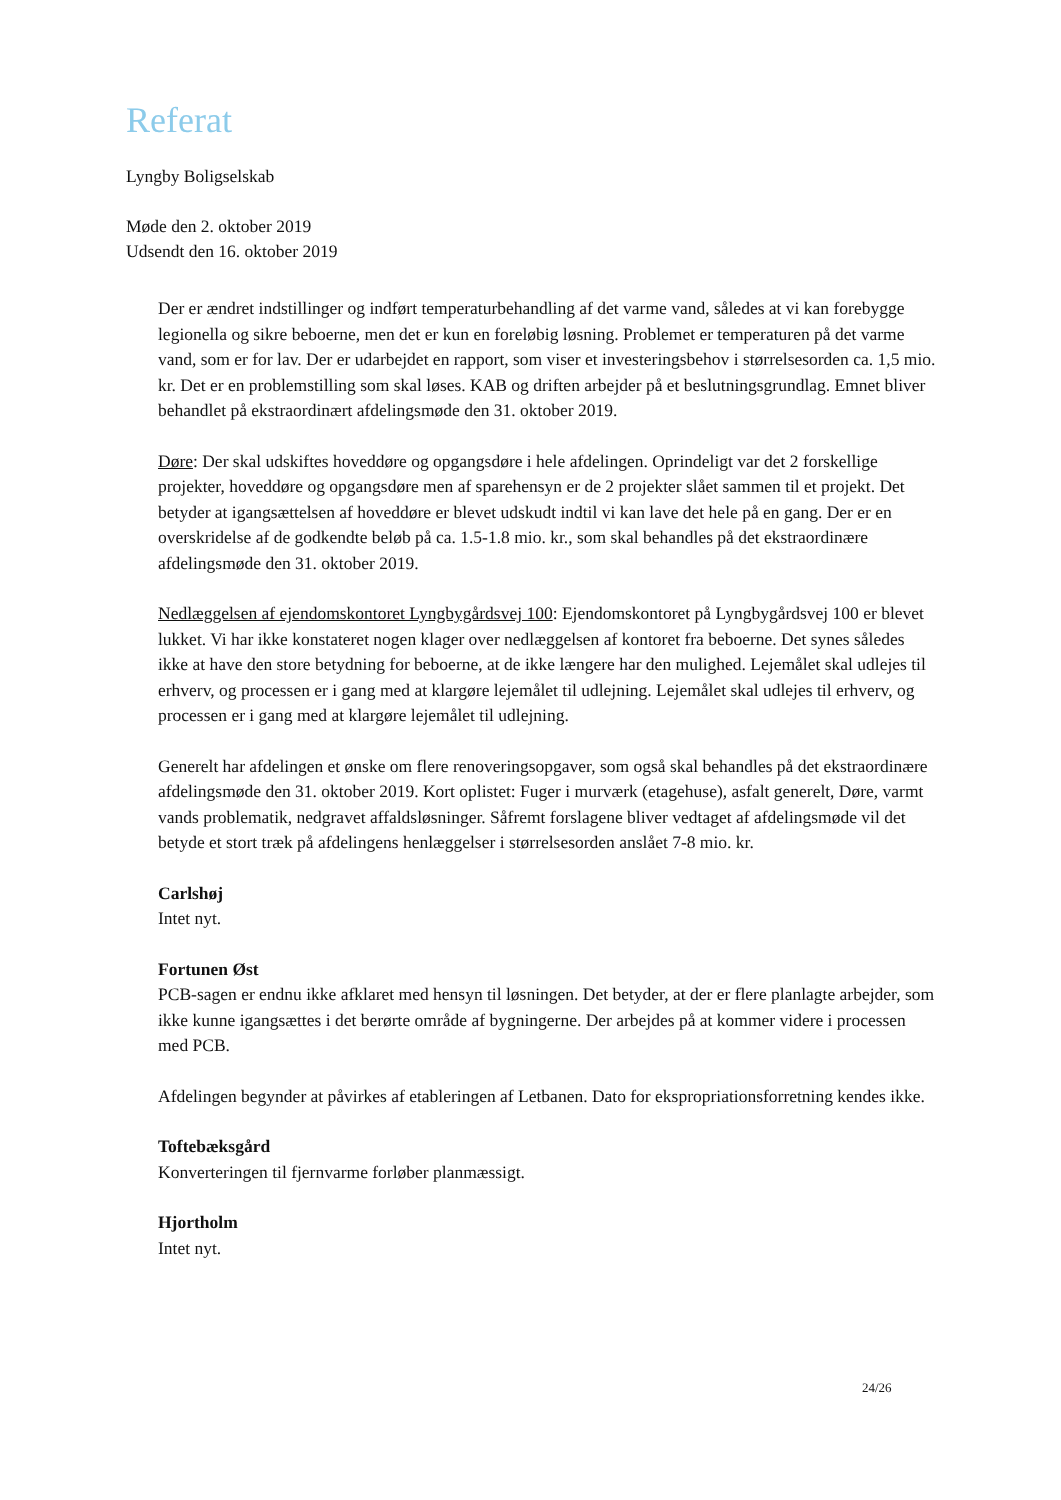Referat
Lyngby Boligselskab
Møde den 2. oktober 2019
Udsendt den 16. oktober 2019
Der er ændret indstillinger og indført temperaturbehandling af det varme vand, således at vi kan forebygge legionella og sikre beboerne, men det er kun en foreløbig løsning. Problemet er temperaturen på det varme vand, som er for lav. Der er udarbejdet en rapport, som viser et investeringsbehov i størrelsesorden ca. 1,5 mio. kr. Det er en problemstilling som skal løses. KAB og driften arbejder på et beslutningsgrundlag. Emnet bliver behandlet på ekstraordinært afdelingsmøde den 31. oktober 2019.
Døre: Der skal udskiftes hoveddøre og opgangsdøre i hele afdelingen. Oprindeligt var det 2 forskellige projekter, hoveddøre og opgangsdøre men af sparehensyn er de 2 projekter slået sammen til et projekt. Det betyder at igangsættelsen af hoveddøre er blevet udskudt indtil vi kan lave det hele på en gang. Der er en overskridelse af de godkendte beløb på ca. 1.5-1.8 mio. kr., som skal behandles på det ekstraordinære afdelingsmøde den 31. oktober 2019.
Nedlæggelsen af ejendomskontoret Lyngbygårdsvej 100: Ejendomskontoret på Lyngbygårdsvej 100 er blevet lukket. Vi har ikke konstateret nogen klager over nedlæggelsen af kontoret fra beboerne. Det synes således ikke at have den store betydning for beboerne, at de ikke længere har den mulighed. Lejemålet skal udlejes til erhverv, og processen er i gang med at klargøre lejemålet til udlejning. Lejemålet skal udlejes til erhverv, og processen er i gang med at klargøre lejemålet til udlejning.
Generelt har afdelingen et ønske om flere renoveringsopgaver, som også skal behandles på det ekstraordinære afdelingsmøde den 31. oktober 2019. Kort oplistet: Fuger i murværk (etagehuse), asfalt generelt, Døre, varmt vands problematik, nedgravet affaldsløsninger. Såfremt forslagene bliver vedtaget af afdelingsmøde vil det betyde et stort træk på afdelingens henlæggelser i størrelsesorden anslået 7-8 mio. kr.
Carlshøj
Intet nyt.
Fortunen Øst
PCB-sagen er endnu ikke afklaret med hensyn til løsningen. Det betyder, at der er flere planlagte arbejder, som ikke kunne igangsættes i det berørte område af bygningerne. Der arbejdes på at kommer videre i processen med PCB.
Afdelingen begynder at påvirkes af etableringen af Letbanen. Dato for ekspropriationsforretning kendes ikke.
Toftebæksgård
Konverteringen til fjernvarme forløber planmæssigt.
Hjortholm
Intet nyt.
24/26